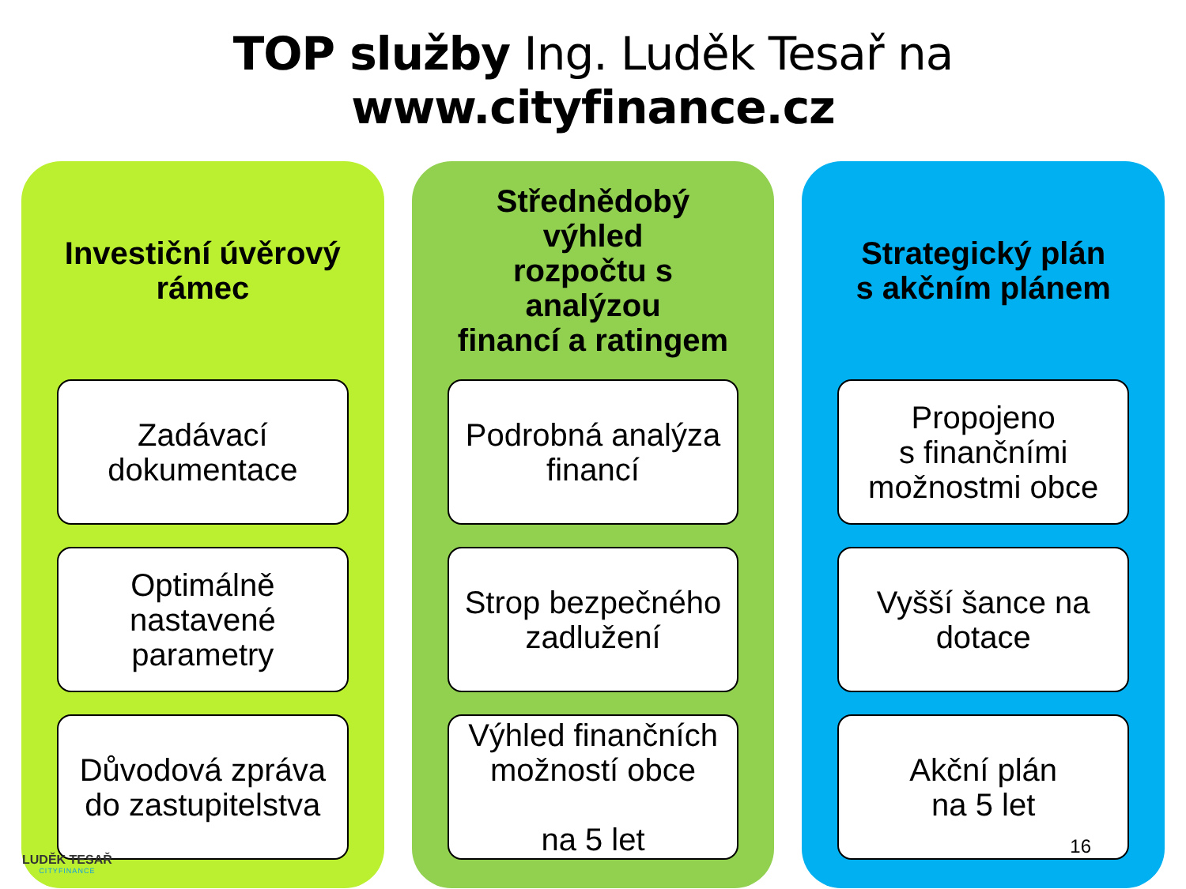TOP služby Ing. Luděk Tesař na www.cityfinance.cz
Investiční úvěrový
rámec
Zadávací
dokumentace
Optimálně
nastavené
parametry
Důvodová zpráva
do zastupitelstva
Střednědobý výhled
rozpočtu s analýzou
financí a ratingem
Podrobná analýza
financí
Strop bezpečného
zadlužení
Výhled finančních
možností obce
na 5 let
Strategický plán
s akčním plánem
Propojeno
s finančními
možnostmi obce
Vyšší šance na
dotace
Akční plán
na 5 let
LUDĚK TESAŘ
CITYFINANCE
16